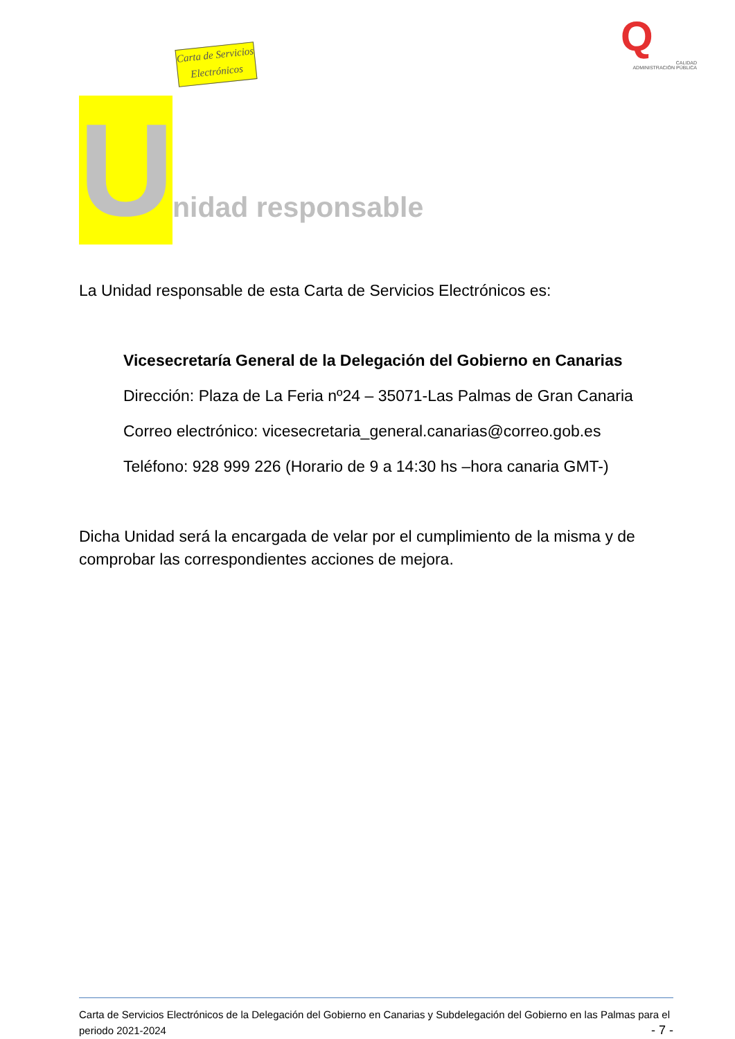Carta de Servicios Electrónicos
Q
CALIDAD
ADMINISTRACIÓN PÚBLICA
U
nidad responsable
La Unidad responsable de esta Carta de Servicios Electrónicos es:
Vicesecretaría General de la Delegación del Gobierno en Canarias
Dirección: Plaza de La Feria nº24 – 35071-Las Palmas de Gran Canaria
Correo electrónico: vicesecretaria_general.canarias@correo.gob.es
Teléfono: 928 999 226 (Horario de 9 a 14:30 hs –hora canaria GMT-)
Dicha Unidad será la encargada de velar por el cumplimiento de la misma y de comprobar las correspondientes acciones de mejora.
Carta de Servicios Electrónicos de la Delegación del Gobierno en Canarias y Subdelegación del Gobierno en las Palmas para el periodo 2021-2024 - 7 -